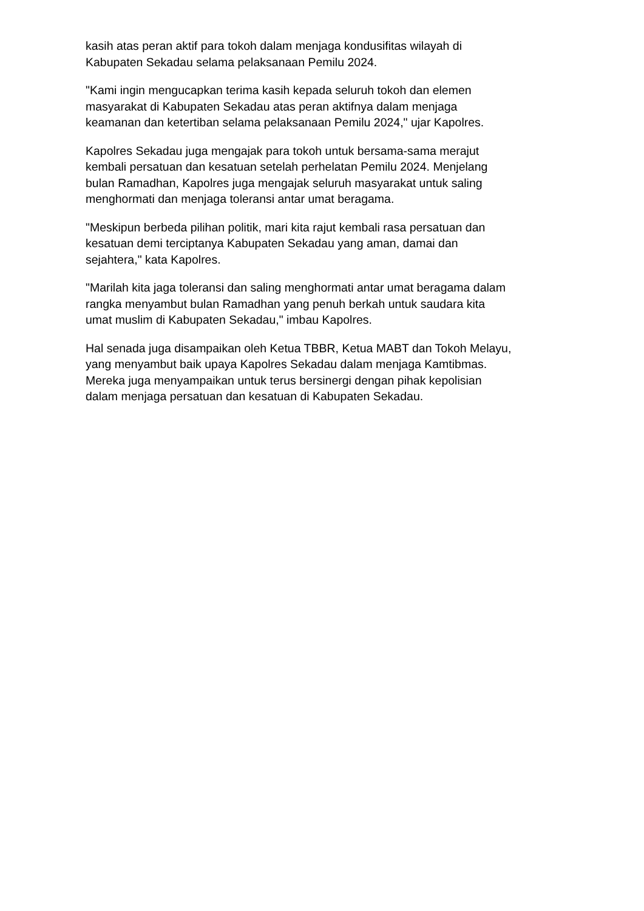kasih atas peran aktif para tokoh dalam menjaga kondusifitas wilayah di
Kabupaten Sekadau selama pelaksanaan Pemilu 2024.
"Kami ingin mengucapkan terima kasih kepada seluruh tokoh dan elemen
masyarakat di Kabupaten Sekadau atas peran aktifnya dalam menjaga
keamanan dan ketertiban selama pelaksanaan Pemilu 2024," ujar Kapolres.
Kapolres Sekadau juga mengajak para tokoh untuk bersama-sama merajut
kembali persatuan dan kesatuan setelah perhelatan Pemilu 2024. Menjelang
bulan Ramadhan, Kapolres juga mengajak seluruh masyarakat untuk saling
menghormati dan menjaga toleransi antar umat beragama.
"Meskipun berbeda pilihan politik, mari kita rajut kembali rasa persatuan dan
kesatuan demi terciptanya Kabupaten Sekadau yang aman, damai dan
sejahtera," kata Kapolres.
"Marilah kita jaga toleransi dan saling menghormati antar umat beragama dalam
rangka menyambut bulan Ramadhan yang penuh berkah untuk saudara kita
umat muslim di Kabupaten Sekadau," imbau Kapolres.
Hal senada juga disampaikan oleh Ketua TBBR, Ketua MABT dan Tokoh Melayu,
yang menyambut baik upaya Kapolres Sekadau dalam menjaga Kamtibmas.
Mereka juga menyampaikan untuk terus bersinergi dengan pihak kepolisian
dalam menjaga persatuan dan kesatuan di Kabupaten Sekadau.